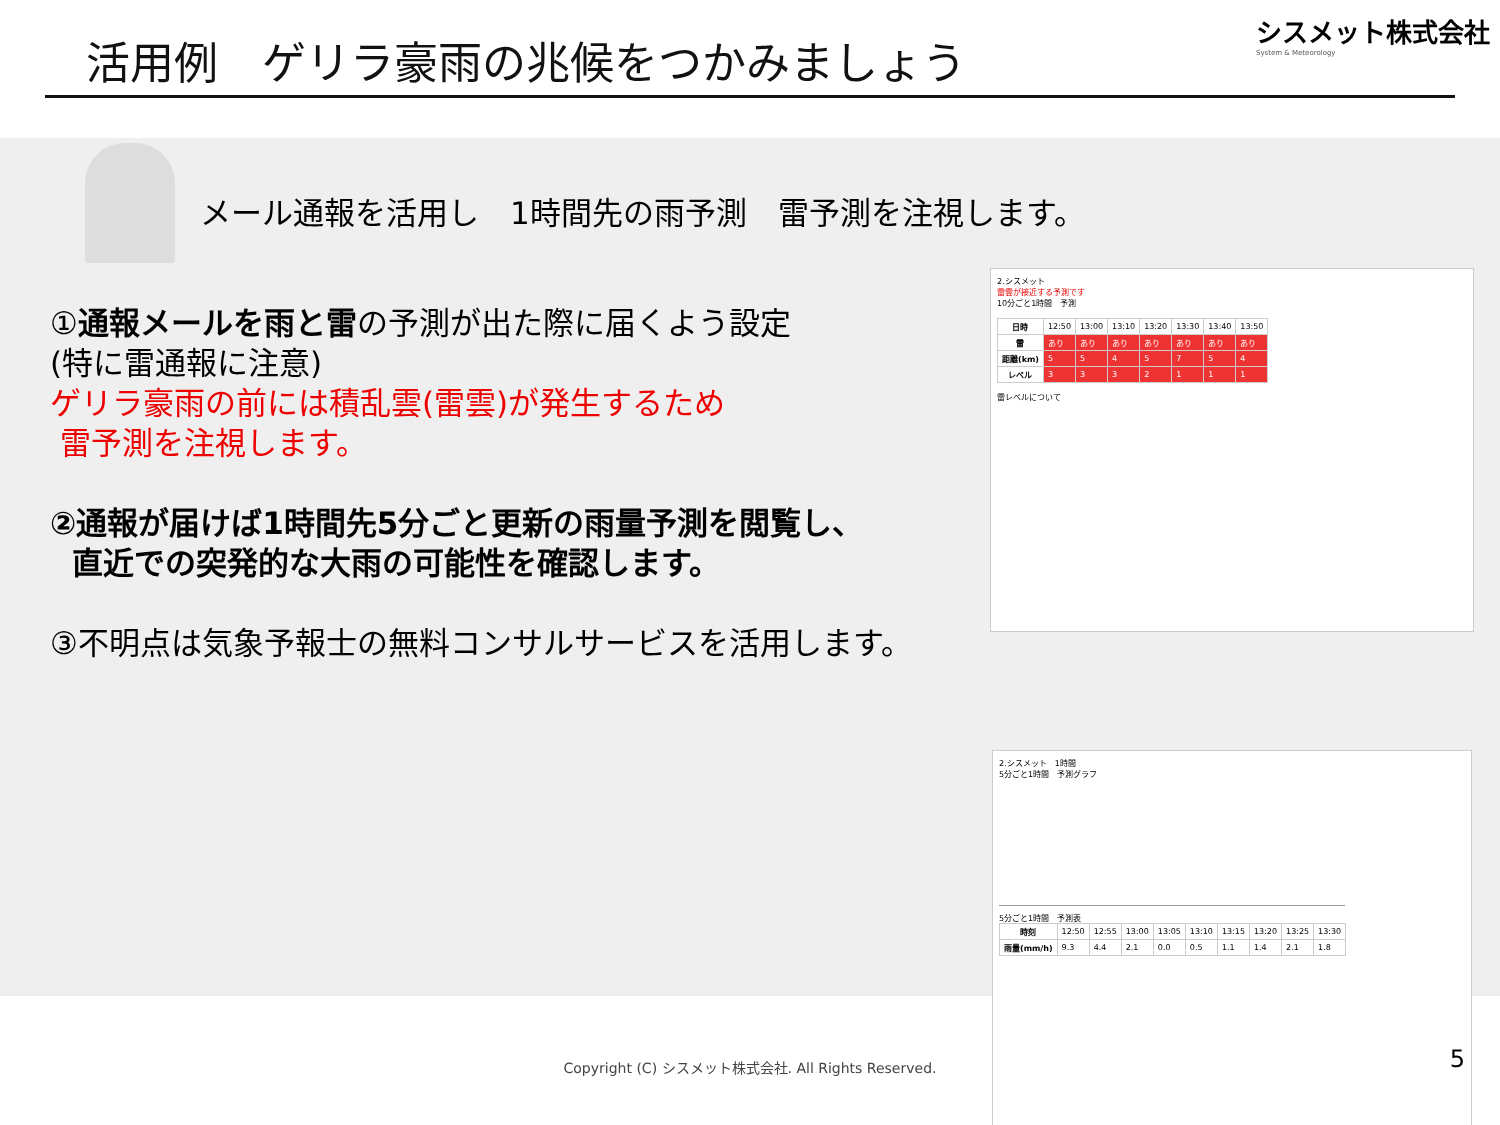活用例　ゲリラ豪雨の兆候をつかみましょう
シスメット株式会社
System & Meteorology
メール通報を活用し　1時間先の雨予測　雷予測を注視します。
①通報メールを雨と雷の予測が出た際に届くよう設定
(特に雷通報に注意)
ゲリラ豪雨の前には積乱雲(雷雲)が発生するため
雷予測を注視します。
②通報が届けば1時間先5分ごと更新の雨量予測を閲覧し、
直近での突発的な大雨の可能性を確認します。
③不明点は気象予報士の無料コンサルサービスを活用します。
2.シスメット
雷雲が接近する予測です
10分ごと1時間　予測
| 日時 | 12:50 | 13:00 | 13:10 | 13:20 | 13:30 | 13:40 | 13:50 |
| 雷 | あり | あり | あり | あり | あり | あり | あり |
| 距離(km) | 5 | 5 | 4 | 5 | 7 | 5 | 4 |
| レベル | 3 | 3 | 3 | 2 | 1 | 1 | 1 |
雷レベルについて
2.シスメット　1時間
5分ごと1時間　予測グラフ
5分ごと1時間　予測表
| 時刻 | 12:50 | 12:55 | 13:00 | 13:05 | 13:10 | 13:15 | 13:20 | 13:25 | 13:30 |
| 雨量(mm/h) | 9.3 | 4.4 | 2.1 | 0.0 | 0.5 | 1.1 | 1.4 | 2.1 | 1.8 |
Copyright (C) シスメット株式会社. All Rights Reserved.
5